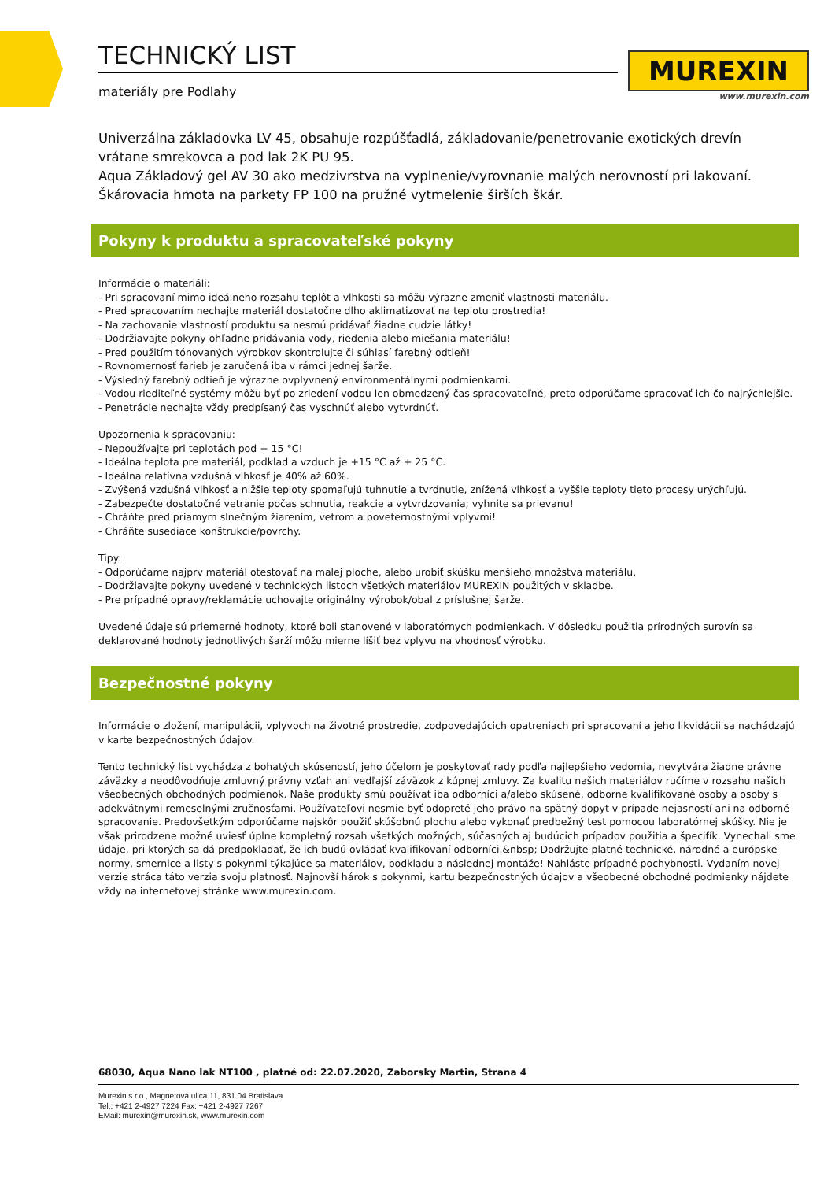TECHNICKÝ LIST
materiály pre Podlahy
MUREXIN
www.murexin.com
Univerzálna základovka LV 45, obsahuje rozpúšťadlá, základovanie/penetrovanie exotických drevín vrátane smrekovca a pod lak 2K PU 95.
Aqua Základový gel AV 30 ako medzivrstva na vyplnenie/vyrovnanie malých nerovností pri lakovaní.
Škárovacia hmota na parkety FP 100 na pružné vytmelenie širších škár.
Pokyny k produktu a spracovateľské pokyny
Informácie o materiáli:
- Pri spracovaní mimo ideálneho rozsahu teplôt a vlhkosti sa môžu výrazne zmeniť vlastnosti materiálu.
- Pred spracovaním nechajte materiál dostatočne dlho aklimatizovať na teplotu prostredia!
- Na zachovanie vlastností produktu sa nesmú pridávať žiadne cudzie látky!
- Dodržiavajte pokyny ohľadne pridávania vody, riedenia alebo miešania materiálu!
- Pred použitím tónovaných výrobkov skontrolujte či súhlasí farebný odtieň!
- Rovnomernosť farieb je zaručená iba v rámci jednej šarže.
- Výsledný farebný odtieň je výrazne ovplyvnený environmentálnymi podmienkami.
- Vodou riediteľné systémy môžu byť po zriedení vodou len obmedzený čas spracovateľné, preto odporúčame spracovať ich čo najrýchlejšie.
- Penetrácie nechajte vždy predpísaný čas vyschnúť alebo vytvrdnúť.
Upozornenia k spracovaniu:
- Nepoužívajte pri teplotách pod + 15 °C!
- Ideálna teplota pre materiál, podklad a vzduch je +15 °C až + 25 °C.
- Ideálna relatívna vzdušná vlhkosť je 40% až 60%.
- Zvýšená vzdušná vlhkosť a nižšie teploty spomaľujú tuhnutie a tvrdnutie, znížená vlhkosť a vyššie teploty tieto procesy urýchľujú.
- Zabezpečte dostatočné vetranie počas schnutia, reakcie a vytvrdzovania; vyhnite sa prievanu!
- Chráňte pred priamym slnečným žiarením, vetrom a poveternostnými vplyvmi!
- Chráňte susediace konštrukcie/povrchy.
Tipy:
- Odporúčame najprv materiál otestovať na malej ploche, alebo urobiť skúšku menšieho množstva materiálu.
- Dodržiavajte pokyny uvedené v technických listoch všetkých materiálov MUREXIN použitých v skladbe.
- Pre prípadné opravy/reklamácie uchovajte originálny výrobok/obal z príslušnej šarže.
Uvedené údaje sú priemerné hodnoty, ktoré boli stanovené v laboratórnych podmienkach. V dôsledku použitia prírodných surovín sa deklarované hodnoty jednotlivých šarží môžu mierne líšiť bez vplyvu na vhodnosť výrobku.
Bezpečnostné pokyny
Informácie o zložení, manipulácii, vplyvoch na životné prostredie, zodpovedajúcich opatreniach pri spracovaní a jeho likvidácii sa nachádzajú v karte bezpečnostných údajov.
Tento technický list vychádza z bohatých skúseností, jeho účelom je poskytovať rady podľa najlepšieho vedomia, nevytvára žiadne právne záväzky a neodôvodňuje zmluvný právny vzťah ani vedľajší záväzok z kúpnej zmluvy. Za kvalitu našich materiálov ručíme v rozsahu našich všeobecných obchodných podmienok. Naše produkty smú používať iba odborníci a/alebo skúsené, odborne kvalifikované osoby a osoby s adekvátnymi remeselnými zručnosťami. Používateľovi nesmie byť odopreté jeho právo na spätný dopyt v prípade nejasností ani na odborné spracovanie. Predovšetkým odporúčame najskôr použiť skúšobnú plochu alebo vykonať predbežný test pomocou laboratórnej skúšky. Nie je však prirodzene možné uviesť úplne kompletný rozsah všetkých možných, súčasných aj budúcich prípadov použitia a špecifík. Vynechali sme údaje, pri ktorých sa dá predpokladať, že ich budú ovládať kvalifikovaní odborníci.&nbsp; Dodržujte platné technické, národné a európske normy, smernice a listy s pokynmi týkajúce sa materiálov, podkladu a následnej montáže! Nahláste prípadné pochybnosti. Vydaním novej verzie stráca táto verzia svoju platnosť. Najnovší hárok s pokynmi, kartu bezpečnostných údajov a všeobecné obchodné podmienky nájdete vždy na internetovej stránke www.murexin.com.
68030, Aqua Nano lak NT100 , platné od: 22.07.2020, Zaborsky Martin, Strana 4
Murexin s.r.o., Magnetová ulica 11, 831 04 Bratislava
Tel.: +421 2-4927 7224 Fax: +421 2-4927 7267
EMail: murexin@murexin.sk, www.murexin.com